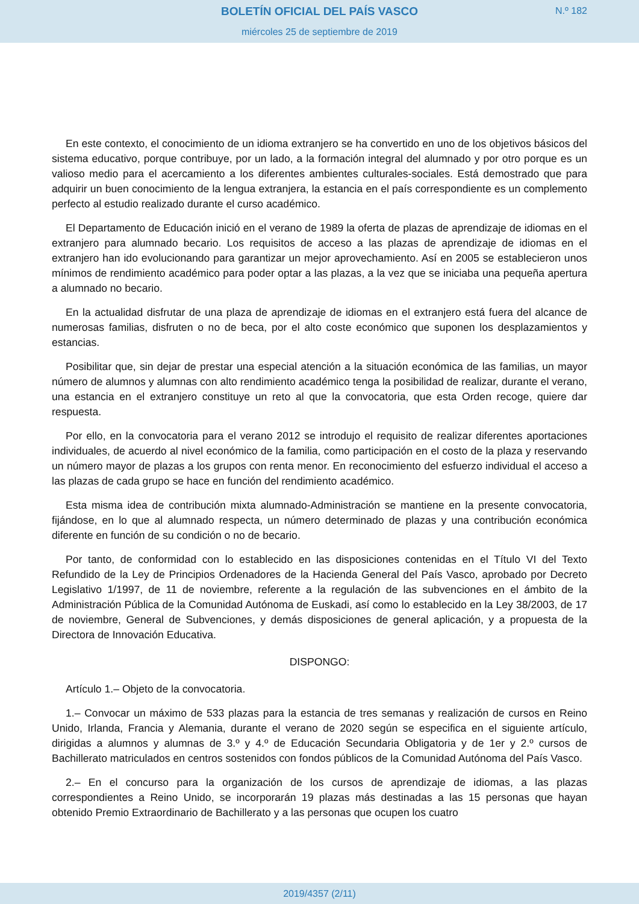BOLETÍN OFICIAL DEL PAÍS VASCO
miércoles 25 de septiembre de 2019
N.º 182
En este contexto, el conocimiento de un idioma extranjero se ha convertido en uno de los objetivos básicos del sistema educativo, porque contribuye, por un lado, a la formación integral del alumnado y por otro porque es un valioso medio para el acercamiento a los diferentes ambientes culturales-sociales. Está demostrado que para adquirir un buen conocimiento de la lengua extranjera, la estancia en el país correspondiente es un complemento perfecto al estudio realizado durante el curso académico.
El Departamento de Educación inició en el verano de 1989 la oferta de plazas de aprendizaje de idiomas en el extranjero para alumnado becario. Los requisitos de acceso a las plazas de aprendizaje de idiomas en el extranjero han ido evolucionando para garantizar un mejor aprovechamiento. Así en 2005 se establecieron unos mínimos de rendimiento académico para poder optar a las plazas, a la vez que se iniciaba una pequeña apertura a alumnado no becario.
En la actualidad disfrutar de una plaza de aprendizaje de idiomas en el extranjero está fuera del alcance de numerosas familias, disfruten o no de beca, por el alto coste económico que suponen los desplazamientos y estancias.
Posibilitar que, sin dejar de prestar una especial atención a la situación económica de las familias, un mayor número de alumnos y alumnas con alto rendimiento académico tenga la posibilidad de realizar, durante el verano, una estancia en el extranjero constituye un reto al que la convocatoria, que esta Orden recoge, quiere dar respuesta.
Por ello, en la convocatoria para el verano 2012 se introdujo el requisito de realizar diferentes aportaciones individuales, de acuerdo al nivel económico de la familia, como participación en el costo de la plaza y reservando un número mayor de plazas a los grupos con renta menor. En reconocimiento del esfuerzo individual el acceso a las plazas de cada grupo se hace en función del rendimiento académico.
Esta misma idea de contribución mixta alumnado-Administración se mantiene en la presente convocatoria, fijándose, en lo que al alumnado respecta, un número determinado de plazas y una contribución económica diferente en función de su condición o no de becario.
Por tanto, de conformidad con lo establecido en las disposiciones contenidas en el Título VI del Texto Refundido de la Ley de Principios Ordenadores de la Hacienda General del País Vasco, aprobado por Decreto Legislativo 1/1997, de 11 de noviembre, referente a la regulación de las subvenciones en el ámbito de la Administración Pública de la Comunidad Autónoma de Euskadi, así como lo establecido en la Ley 38/2003, de 17 de noviembre, General de Subvenciones, y demás disposiciones de general aplicación, y a propuesta de la Directora de Innovación Educativa.
DISPONGO:
Artículo 1.– Objeto de la convocatoria.
1.– Convocar un máximo de 533 plazas para la estancia de tres semanas y realización de cursos en Reino Unido, Irlanda, Francia y Alemania, durante el verano de 2020 según se especifica en el siguiente artículo, dirigidas a alumnos y alumnas de 3.º y 4.º de Educación Secundaria Obligatoria y de 1er y 2.º cursos de Bachillerato matriculados en centros sostenidos con fondos públicos de la Comunidad Autónoma del País Vasco.
2.– En el concurso para la organización de los cursos de aprendizaje de idiomas, a las plazas correspondientes a Reino Unido, se incorporarán 19 plazas más destinadas a las 15 personas que hayan obtenido Premio Extraordinario de Bachillerato y a las personas que ocupen los cuatro
2019/4357 (2/11)